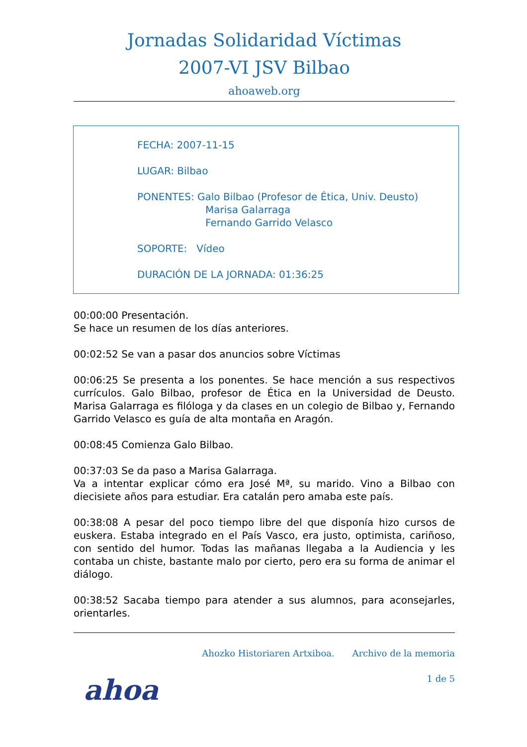Jornadas Solidaridad Víctimas
2007-VI JSV Bilbao
ahoaweb.org
FECHA: 2007-11-15
LUGAR: Bilbao
PONENTES: Galo Bilbao (Profesor de Ética, Univ. Deusto)
Marisa Galarraga
Fernando Garrido Velasco
SOPORTE: Vídeo
DURACIÓN DE LA JORNADA: 01:36:25
00:00:00 Presentación.
Se hace un resumen de los días anteriores.
00:02:52 Se van a pasar dos anuncios sobre Víctimas
00:06:25 Se presenta a los ponentes. Se hace mención a sus respectivos currículos. Galo Bilbao, profesor de Ética en la Universidad de Deusto. Marisa Galarraga es filóloga y da clases en un colegio de Bilbao y, Fernando Garrido Velasco es guía de alta montaña en Aragón.
00:08:45 Comienza Galo Bilbao.
00:37:03 Se da paso a Marisa Galarraga.
Va a intentar explicar cómo era José Mª, su marido. Vino a Bilbao con diecisiete años para estudiar. Era catalán pero amaba este país.
00:38:08 A pesar del poco tiempo libre del que disponía hizo cursos de euskera. Estaba integrado en el País Vasco, era justo, optimista, cariñoso, con sentido del humor. Todas las mañanas llegaba a la Audiencia y les contaba un chiste, bastante malo por cierto, pero era su forma de animar el diálogo.
00:38:52 Sacaba tiempo para atender a sus alumnos, para aconsejarles, orientarles.
Ahozko Historiaren Artxiboa. Archivo de la memoria
ahoa
1 de 5